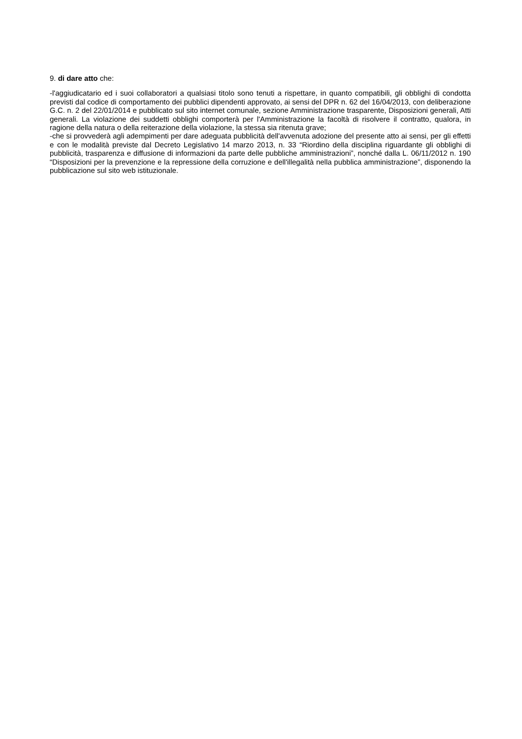9. di dare atto che:
-l'aggiudicatario ed i suoi collaboratori a qualsiasi titolo sono tenuti a rispettare, in quanto compatibili, gli obblighi di condotta previsti dal codice di comportamento dei pubblici dipendenti approvato, ai sensi del DPR n. 62 del 16/04/2013, con deliberazione G.C. n. 2 del 22/01/2014 e pubblicato sul sito internet comunale, sezione Amministrazione trasparente, Disposizioni generali, Atti generali. La violazione dei suddetti obblighi comporterà per l'Amministrazione la facoltà di risolvere il contratto, qualora, in ragione della natura o della reiterazione della violazione, la stessa sia ritenuta grave;
-che si provvederà agli adempimenti per dare adeguata pubblicità dell'avvenuta adozione del presente atto ai sensi, per gli effetti e con le modalità previste dal Decreto Legislativo 14 marzo 2013, n. 33 “Riordino della disciplina riguardante gli obblighi di pubblicità, trasparenza e diffusione di informazioni da parte delle pubbliche amministrazioni”, nonché dalla L. 06/11/2012 n. 190 “Disposizioni per la prevenzione e la repressione della corruzione e dell'illegalità nella pubblica amministrazione”, disponendo la pubblicazione sul sito web istituzionale.